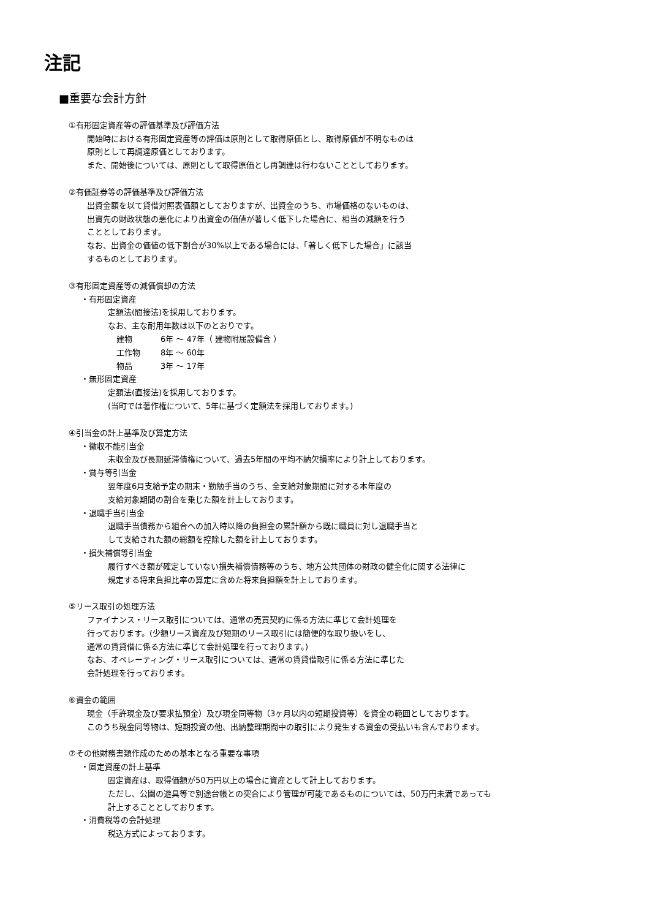注記
■重要な会計方針
①有形固定資産等の評価基準及び評価方法
開始時における有形固定資産等の評価は原則として取得原価とし、取得原価が不明なものは
原則として再調達原価としております。
また、開始後については、原則として取得原価とし再調達は行わないこととしております。
②有価証券等の評価基準及び評価方法
出資金額を以て貸借対照表価額としておりますが、出資金のうち、市場価格のないものは、
出資先の財政状態の悪化により出資金の価値が著しく低下した場合に、相当の減額を行う
こととしております。
なお、出資金の価値の低下割合が30%以上である場合には、「著しく低下した場合」に該当
するものとしております。
③有形固定資産等の減価償却の方法
・有形固定資産
定額法(間接法)を採用しております。
なお、主な耐用年数は以下のとおりです。
建物 6年 ～ 47年（ 建物附属設備含 ）
工作物 8年 ～ 60年
物品 3年 ～ 17年
・無形固定資産
定額法(直接法)を採用しております。
(当町では著作権について、5年に基づく定額法を採用しております。)
④引当金の計上基準及び算定方法
・徴収不能引当金
未収金及び長期延滞債権について、過去5年間の平均不納欠損率により計上しております。
・賞与等引当金
翌年度6月支給予定の期末・勤勉手当のうち、全支給対象期間に対する本年度の
支給対象期間の割合を乗じた額を計上しております。
・退職手当引当金
退職手当債務から組合への加入時以降の負担金の累計額から既に職員に対し退職手当と
して支給された額の総額を控除した額を計上しております。
・損失補償等引当金
履行すべき額が確定していない損失補償債務等のうち、地方公共団体の財政の健全化に関する法律に
規定する将来負担比率の算定に含めた将来負担額を計上しております。
⑤リース取引の処理方法
ファイナンス・リース取引については、通常の売買契約に係る方法に準じて会計処理を
行っております。(少額リース資産及び短期のリース取引には簡便的な取り扱いをし、
通常の賃貸借に係る方法に準じて会計処理を行っております。)
なお、オペレーティング・リース取引については、通常の賃貸借取引に係る方法に準じた
会計処理を行っております。
⑥資金の範囲
現金（手許現金及び要求払預金）及び現金同等物（3ヶ月以内の短期投資等）を資金の範囲としております。
このうち現金同等物は、短期投資の他、出納整理期間中の取引により発生する資金の受払いも含んでおります。
⑦その他財務書類作成のための基本となる重要な事項
・固定資産の計上基準
固定資産は、取得価額が50万円以上の場合に資産として計上しております。
ただし、公園の遊具等で別途台帳との突合により管理が可能であるものについては、50万円未満であっても
計上することとしております。
・消費税等の会計処理
税込方式によっております。